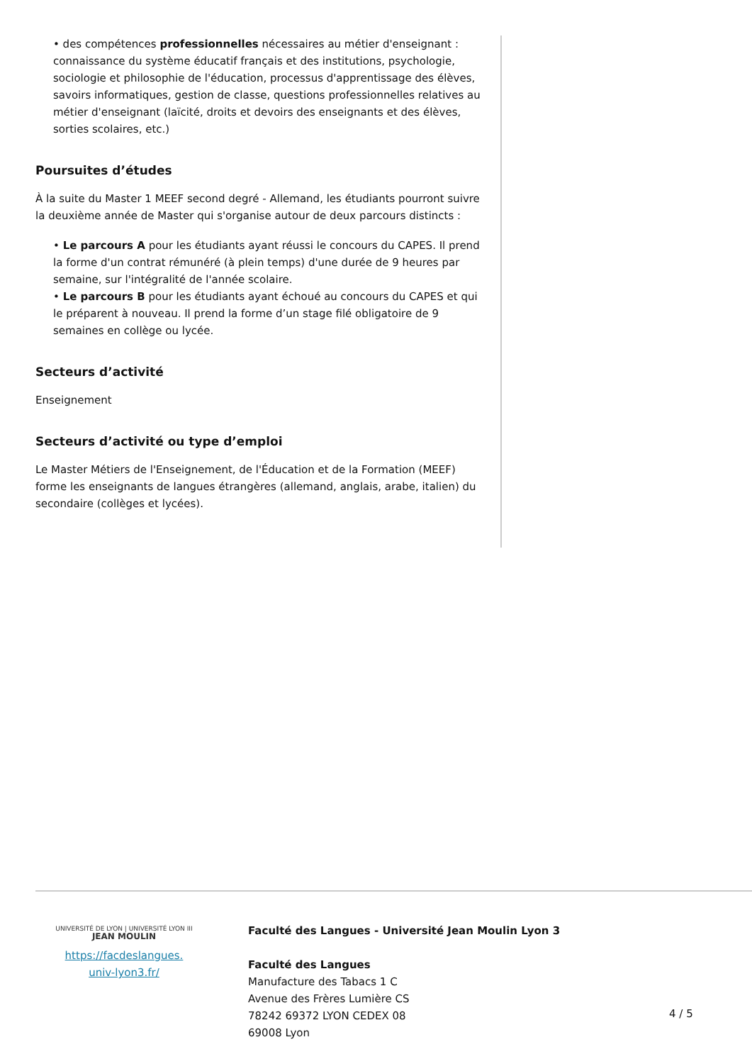• des compétences professionnelles nécessaires au métier d'enseignant : connaissance du système éducatif français et des institutions, psychologie, sociologie et philosophie de l'éducation, processus d'apprentissage des élèves, savoirs informatiques, gestion de classe, questions professionnelles relatives au métier d'enseignant (laïcité, droits et devoirs des enseignants et des élèves, sorties scolaires, etc.)
Poursuites d’études
À la suite du Master 1 MEEF second degré - Allemand, les étudiants pourront suivre la deuxième année de Master qui s'organise autour de deux parcours distincts :
• Le parcours A pour les étudiants ayant réussi le concours du CAPES. Il prend la forme d'un contrat rémunéré (à plein temps) d'une durée de 9 heures par semaine, sur l'intégralité de l'année scolaire.
• Le parcours B pour les étudiants ayant échoué au concours du CAPES et qui le préparent à nouveau. Il prend la forme d’un stage filé obligatoire de 9 semaines en collège ou lycée.
Secteurs d’activité
Enseignement
Secteurs d’activité ou type d’emploi
Le Master Métiers de l'Enseignement, de l'Éducation et de la Formation (MEEF) forme les enseignants de langues étrangères (allemand, anglais, arabe, italien) du secondaire (collèges et lycées).
UNIVERSITÉ DE LYON | UNIVERSITÉ LYON III
JEAN MOULIN
https://facdeslangues.
univ-lyon3.fr/
Faculté des Langues - Université Jean Moulin Lyon 3
Faculté des Langues
Manufacture des Tabacs 1 C
Avenue des Frères Lumière CS
78242 69372 LYON CEDEX 08
69008 Lyon
4 / 5